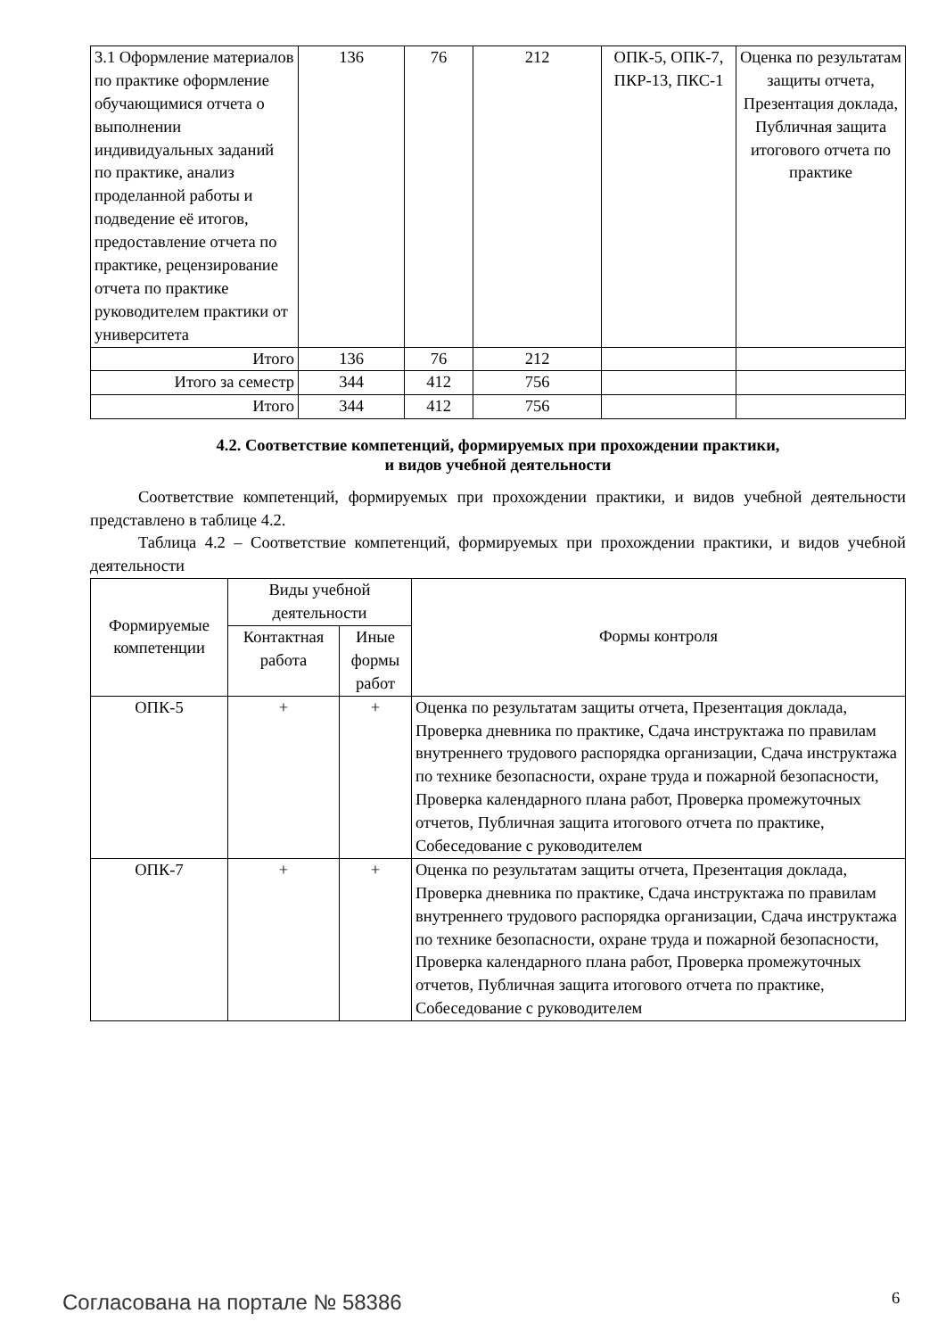| 3.1 Оформление материалов по практике оформление обучающимися отчета о выполнении индивидуальных заданий по практике, анализ проделанной работы и подведение её итогов, предоставление отчета по практике, рецензирование отчета по практике руководителем практики от университета | 136 | 76 | 212 | ОПК-5, ОПК-7, ПКР-13, ПКС-1 | Оценка по результатам защиты отчета, Презентация доклада, Публичная защита итогового отчета по практике |
| Итого | 136 | 76 | 212 | | |
| Итого за семестр | 344 | 412 | 756 | | |
| Итого | 344 | 412 | 756 | | |
4.2. Соответствие компетенций, формируемых при прохождении практики,
и видов учебной деятельности
Соответствие компетенций, формируемых при прохождении практики, и видов учебной деятельности представлено в таблице 4.2.
Таблица 4.2 – Соответствие компетенций, формируемых при прохождении практики, и видов учебной деятельности
| Формируемые компетенции | Виды учебной деятельности | | Формы контроля |
| --- | --- | --- | --- |
| | Контактная работа | Иные формы работ | |
| ОПК-5 | + | + | Оценка по результатам защиты отчета, Презентация доклада, Проверка дневника по практике, Сдача инструктажа по правилам внутреннего трудового распорядка организации, Сдача инструктажа по технике безопасности, охране труда и пожарной безопасности, Проверка календарного плана работ, Проверка промежуточных отчетов, Публичная защита итогового отчета по практике, Собеседование с руководителем |
| ОПК-7 | + | + | Оценка по результатам защиты отчета, Презентация доклада, Проверка дневника по практике, Сдача инструктажа по правилам внутреннего трудового распорядка организации, Сдача инструктажа по технике безопасности, охране труда и пожарной безопасности, Проверка календарного плана работ, Проверка промежуточных отчетов, Публичная защита итогового отчета по практике, Собеседование с руководителем |
Согласована на портале № 58386 6